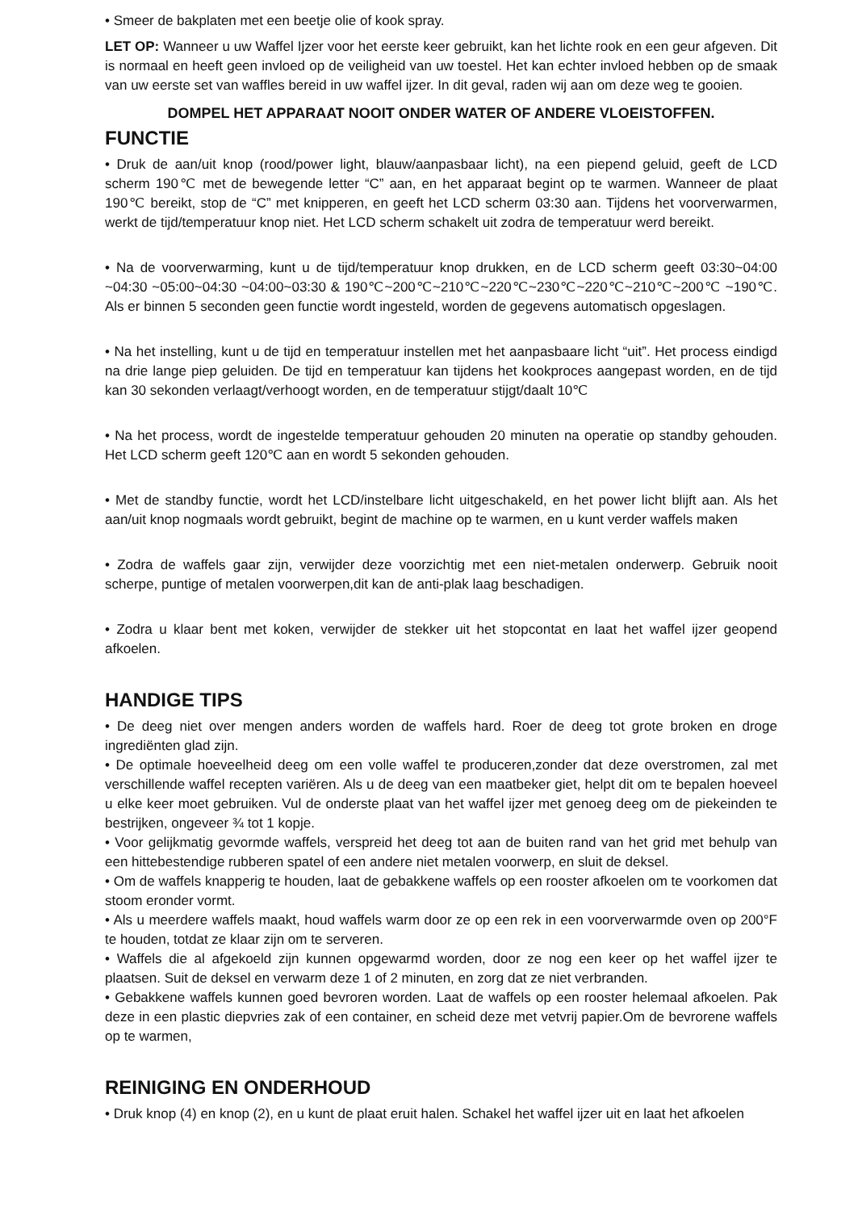• Smeer de bakplaten met een beetje olie of kook spray.
LET OP: Wanneer u uw Waffel Ijzer voor het eerste keer gebruikt, kan het lichte rook en een geur afgeven. Dit is normaal en heeft geen invloed op de veiligheid van uw toestel. Het kan echter invloed hebben op de smaak van uw eerste set van waffles bereid in uw waffel ijzer. In dit geval, raden wij aan om deze weg te gooien.
DOMPEL HET APPARAAT NOOIT ONDER WATER OF ANDERE VLOEISTOFFEN.
FUNCTIE
• Druk de aan/uit knop (rood/power light, blauw/aanpasbaar licht), na een piepend geluid, geeft de LCD scherm 190℃ met de bewegende letter “C” aan, en het apparaat begint op te warmen. Wanneer de plaat 190℃ bereikt, stop de “C” met knipperen, en geeft het LCD scherm 03:30 aan. Tijdens het voorverwarmen, werkt de tijd/temperatuur knop niet. Het LCD scherm schakelt uit zodra de temperatuur werd bereikt.
• Na de voorverwarming, kunt u de tijd/temperatuur knop drukken, en de LCD scherm geeft 03:30~04:00 ~04:30 ~05:00~04:30 ~04:00~03:30 & 190℃~200℃~210℃~220℃~230℃~220℃~210℃~200℃ ~190℃. Als er binnen 5 seconden geen functie wordt ingesteld, worden de gegevens automatisch opgeslagen.
• Na het instelling, kunt u de tijd en temperatuur instellen met het aanpasbaare licht “uit”. Het process eindigd na drie lange piep geluiden. De tijd en temperatuur kan tijdens het kookproces aangepast worden, en de tijd kan 30 sekonden verlaagt/verhoogt worden, en de temperatuur stijgt/daalt 10℃
• Na het process, wordt de ingestelde temperatuur gehouden 20 minuten na operatie op standby gehouden. Het LCD scherm geeft 120℃ aan en wordt 5 sekonden gehouden.
• Met de standby functie, wordt het LCD/instelbare licht uitgeschakeld, en het power licht blijft aan. Als het aan/uit knop nogmaals wordt gebruikt, begint de machine op te warmen, en u kunt verder waffels maken
• Zodra de waffels gaar zijn, verwijder deze voorzichtig met een niet-metalen onderwerp. Gebruik nooit scherpe, puntige of metalen voorwerpen,dit kan de anti-plak laag beschadigen.
• Zodra u klaar bent met koken, verwijder de stekker uit het stopcontat en laat het waffel ijzer geopend afkoelen.
HANDIGE TIPS
• De deeg niet over mengen anders worden de waffels hard. Roer de deeg tot grote broken en droge ingrediënten glad zijn.
• De optimale hoeveelheid deeg om een volle waffel te produceren,zonder dat deze overstromen, zal met verschillende waffel recepten variëren. Als u de deeg van een maatbeker giet, helpt dit om te bepalen hoeveel u elke keer moet gebruiken. Vul de onderste plaat van het waffel ijzer met genoeg deeg om de piekeinden te bestrijken, ongeveer ¾ tot 1 kopje.
• Voor gelijkmatig gevormde waffels, verspreid het deeg tot aan de buiten rand van het grid met behulp van een hittebestendige rubberen spatel of een andere niet metalen voorwerp, en sluit de deksel.
• Om de waffels knapperig te houden, laat de gebakkene waffels op een rooster afkoelen om te voorkomen dat stoom eronder vormt.
• Als u meerdere waffels maakt, houd waffels warm door ze op een rek in een voorverwarmde oven op 200°F te houden, totdat ze klaar zijn om te serveren.
• Waffels die al afgekoeld zijn kunnen opgewarmd worden, door ze nog een keer op het waffel ijzer te plaatsen. Suit de deksel en verwarm deze 1 of 2 minuten, en zorg dat ze niet verbranden.
• Gebakkene waffels kunnen goed bevroren worden. Laat de waffels op een rooster helemaal afkoelen. Pak deze in een plastic diepvries zak of een container, en scheid deze met vetvrij papier.Om de bevrorene waffels op te warmen,
REINIGING EN ONDERHOUD
• Druk knop (4) en knop (2), en u kunt de plaat eruit halen. Schakel het waffel ijzer uit en laat het afkoelen